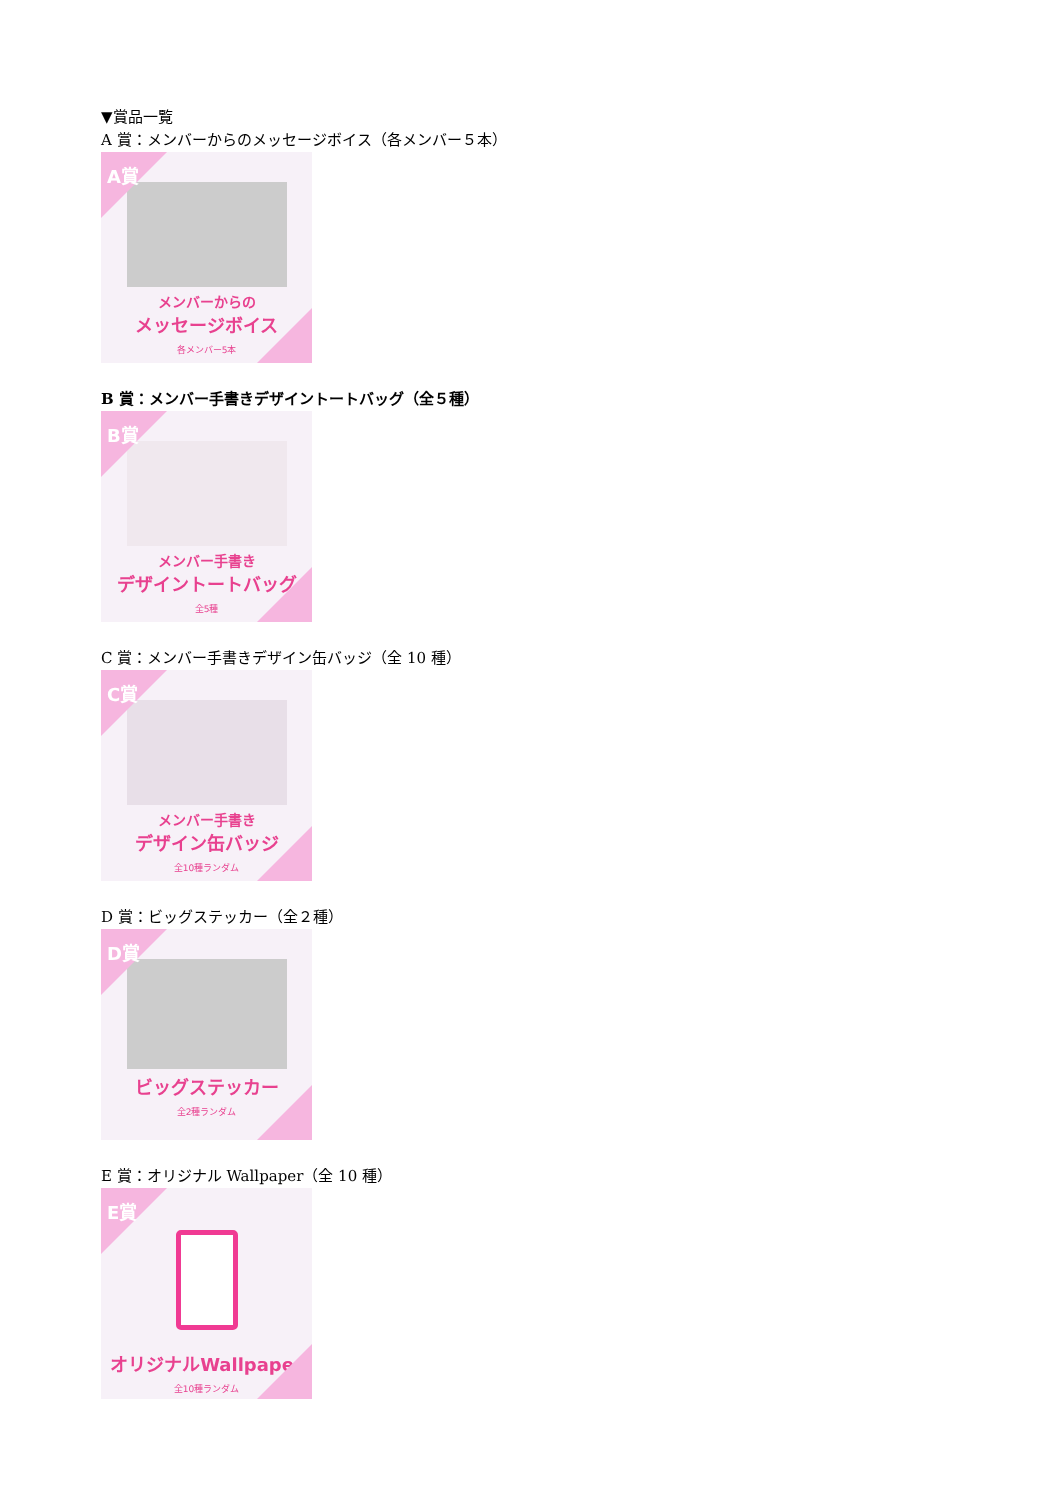▼賞品一覧
A 賞：メンバーからのメッセージボイス（各メンバー５本）
A賞
メンバーからの
メッセージボイス
各メンバー5本
B 賞：メンバー手書きデザイントートバッグ（全５種）
B賞
メンバー手書き
デザイントートバッグ
全5種
C 賞：メンバー手書きデザイン缶バッジ（全 10 種）
C賞
メンバー手書き
デザイン缶バッジ
全10種ランダム
D 賞：ビッグステッカー（全２種）
D賞
ビッグステッカー
全2種ランダム
E 賞：オリジナル Wallpaper（全 10 種）
E賞
オリジナルWallpaper
全10種ランダム